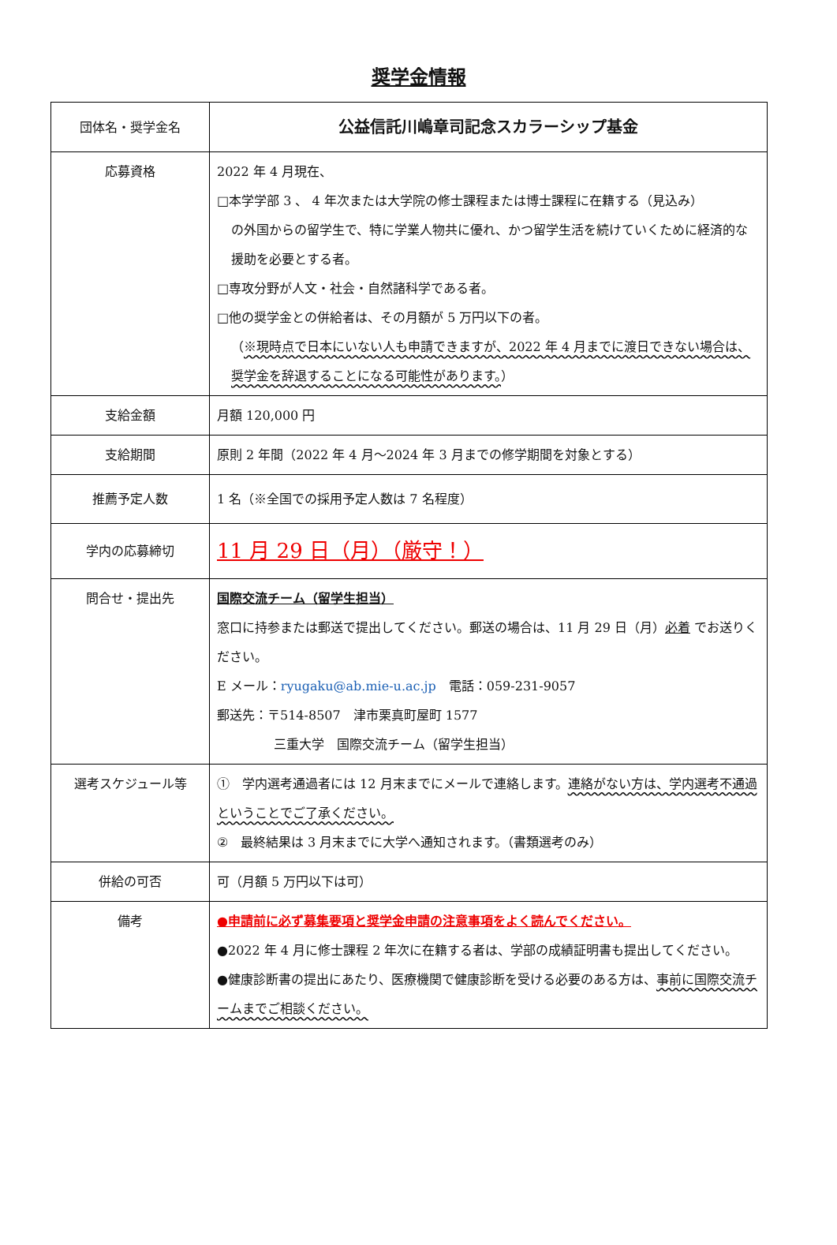奨学金情報
| 団体名・奨学金名 | 公益信託川嶋章司記念スカラーシップ基金 |
| 応募資格 | 2022 年 4 月現在、 □本学学部 3 、 4 年次または大学院の修士課程または博士課程に在籍する（見込み） の外国からの留学生で、特に学業人物共に優れ、かつ留学生活を続けていくために経済的な援助を必要とする者。 □専攻分野が人文・社会・自然諸科学である者。 □他の奨学金との併給者は、その月額が 5 万円以下の者。 （ ※現時点で日本にいない人も申請できますが、2022 年 4 月までに渡日できない場合は、奨学金を辞退することになる可能性があります。 ） |
| 支給金額 | 月額 120,000 円 |
| 支給期間 | 原則 2 年間（2022 年 4 月～2024 年 3 月までの修学期間を対象とする） |
| 推薦予定人数 | 1 名（※全国での採用予定人数は 7 名程度） |
| 学内の応募締切 | 11 月 29 日（月）（厳守！） |
| 問合せ・提出先 | 国際交流チーム（留学生担当） 窓口に持参または郵送で提出してください。郵送の場合は、11 月 29 日（月） 必着 でお送りください。 E メール： ryugaku@ab.mie-u.ac.jp 電話：059-231-9057 郵送先：〒514-8507 津市栗真町屋町 1577 三重大学 国際交流チーム（留学生担当） |
| 選考スケジュール等 | ① 学内選考通過者には 12 月末までにメールで連絡します。 連絡がない方は、学内選考不通過ということでご了承ください。 ② 最終結果は 3 月末までに大学へ通知されます。（書類選考のみ） |
| 併給の可否 | 可（月額 5 万円以下は可） |
| 備考 | ●申請前に必ず募集要項と奨学金申請の注意事項をよく読んでください。 ●2022 年 4 月に修士課程 2 年次に在籍する者は、学部の成績証明書も提出してください。 ●健康診断書の提出にあたり、医療機関で健康診断を受ける必要のある方は、 事前に国際交流チームまでご相談ください。 |